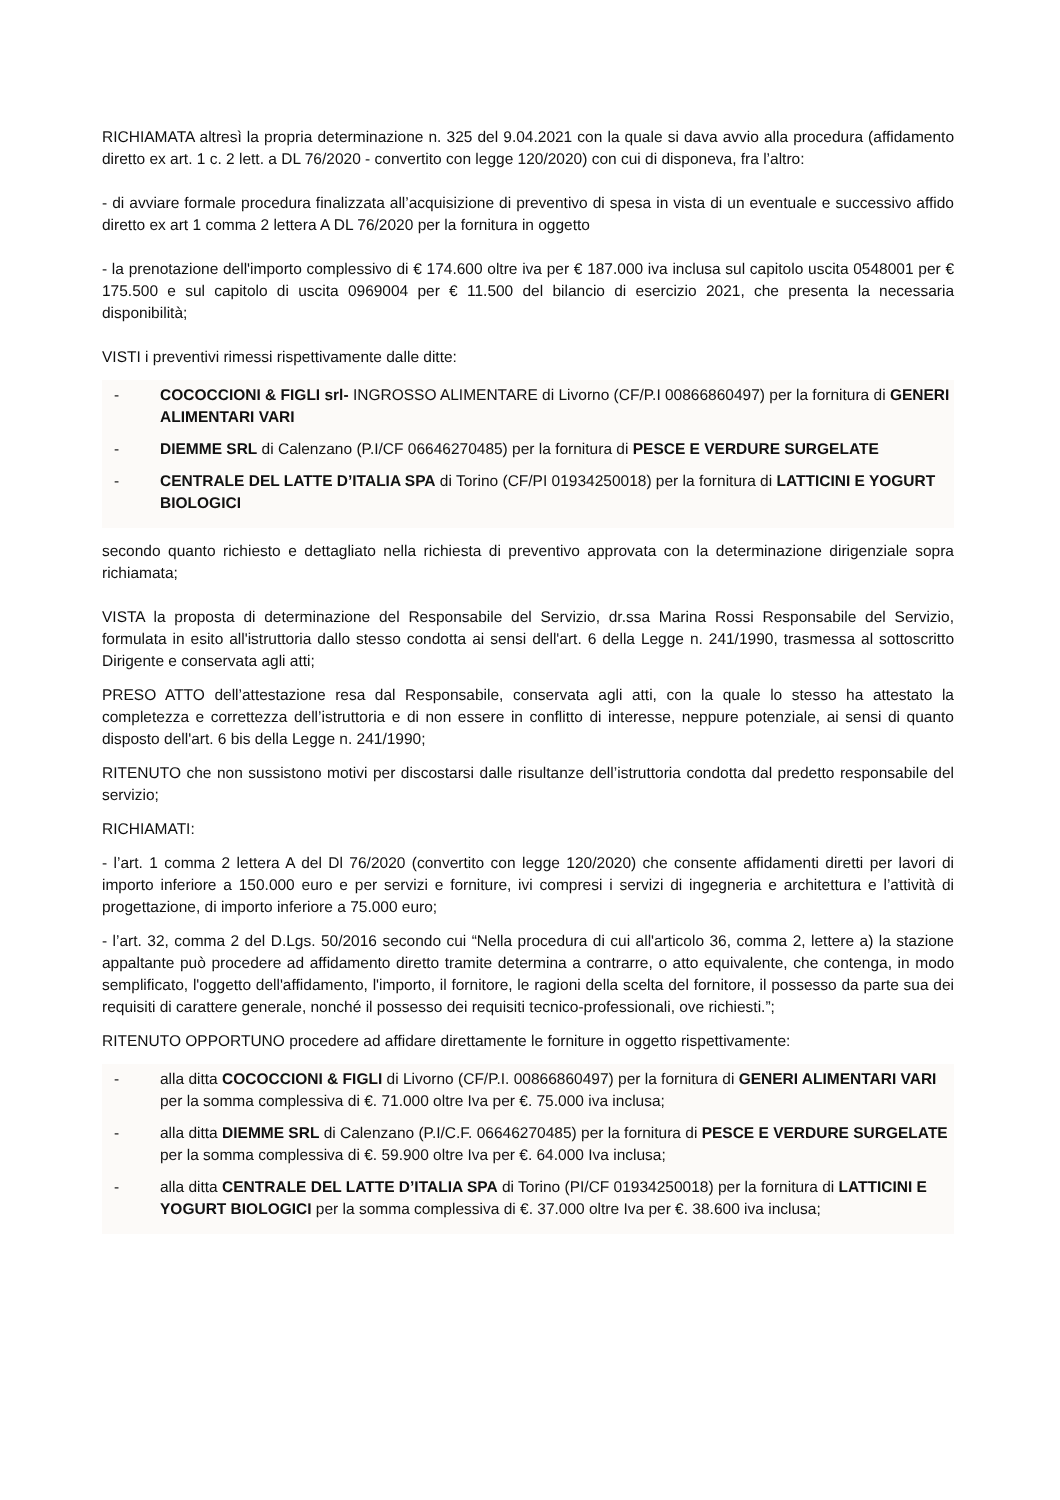RICHIAMATA altresì la propria determinazione n. 325 del 9.04.2021 con la quale si dava avvio alla procedura (affidamento diretto ex art. 1 c. 2 lett. a DL 76/2020 - convertito con legge 120/2020) con cui di disponeva, fra l’altro:
- di avviare formale procedura finalizzata all’acquisizione di preventivo di spesa in vista di un eventuale e successivo affido diretto ex art 1 comma 2 lettera A DL 76/2020 per la fornitura in oggetto
- la prenotazione dell'importo complessivo di € 174.600 oltre iva per € 187.000 iva inclusa sul capitolo uscita 0548001 per € 175.500 e sul capitolo di uscita 0969004 per € 11.500 del bilancio di esercizio 2021, che presenta la necessaria disponibilità;
VISTI i preventivi rimessi rispettivamente dalle ditte:
- COCOCCIONI & FIGLI srl- INGROSSO ALIMENTARE di Livorno (CF/P.I 00866860497) per la fornitura di GENERI ALIMENTARI VARI
- DIEMME SRL di Calenzano (P.I/CF 06646270485) per la fornitura di PESCE E VERDURE SURGELATE
- CENTRALE DEL LATTE D’ITALIA SPA di Torino (CF/PI 01934250018) per la fornitura di LATTICINI E YOGURT BIOLOGICI
secondo quanto richiesto e dettagliato nella richiesta di preventivo approvata con la determinazione dirigenziale sopra richiamata;
VISTA la proposta di determinazione del Responsabile del Servizio, dr.ssa Marina Rossi Responsabile del Servizio, formulata in esito all'istruttoria dallo stesso condotta ai sensi dell'art. 6 della Legge n. 241/1990, trasmessa al sottoscritto Dirigente e conservata agli atti;
PRESO ATTO dell’attestazione resa dal Responsabile, conservata agli atti, con la quale lo stesso ha attestato la completezza e correttezza dell’istruttoria e di non essere in conflitto di interesse, neppure potenziale, ai sensi di quanto disposto dell'art. 6 bis della Legge n. 241/1990;
RITENUTO che non sussistono motivi per discostarsi dalle risultanze dell’istruttoria condotta dal predetto responsabile del servizio;
RICHIAMATI:
- l’art. 1 comma 2 lettera A del Dl 76/2020 (convertito con legge 120/2020) che consente affidamenti diretti per lavori di importo inferiore a 150.000 euro e per servizi e forniture, ivi compresi i servizi di ingegneria e architettura e l’attività di progettazione, di importo inferiore a 75.000 euro;
- l’art. 32, comma 2 del D.Lgs. 50/2016 secondo cui “Nella procedura di cui all'articolo 36, comma 2, lettere a) la stazione appaltante può procedere ad affidamento diretto tramite determina a contrarre, o atto equivalente, che contenga, in modo semplificato, l'oggetto dell'affidamento, l'importo, il fornitore, le ragioni della scelta del fornitore, il possesso da parte sua dei requisiti di carattere generale, nonché il possesso dei requisiti tecnico-professionali, ove richiesti.”;
RITENUTO OPPORTUNO procedere ad affidare direttamente le forniture in oggetto rispettivamente:
- alla ditta COCOCCIONI & FIGLI di Livorno (CF/P.I. 00866860497) per la fornitura di GENERI ALIMENTARI VARI per la somma complessiva di €. 71.000 oltre Iva per €. 75.000 iva inclusa;
- alla ditta DIEMME SRL di Calenzano (P.I/C.F. 06646270485) per la fornitura di PESCE E VERDURE SURGELATE per la somma complessiva di €. 59.900 oltre Iva per €. 64.000 Iva inclusa;
- alla ditta CENTRALE DEL LATTE D’ITALIA SPA di Torino (PI/CF 01934250018) per la fornitura di LATTICINI E YOGURT BIOLOGICI per la somma complessiva di €. 37.000 oltre Iva per €. 38.600 iva inclusa;